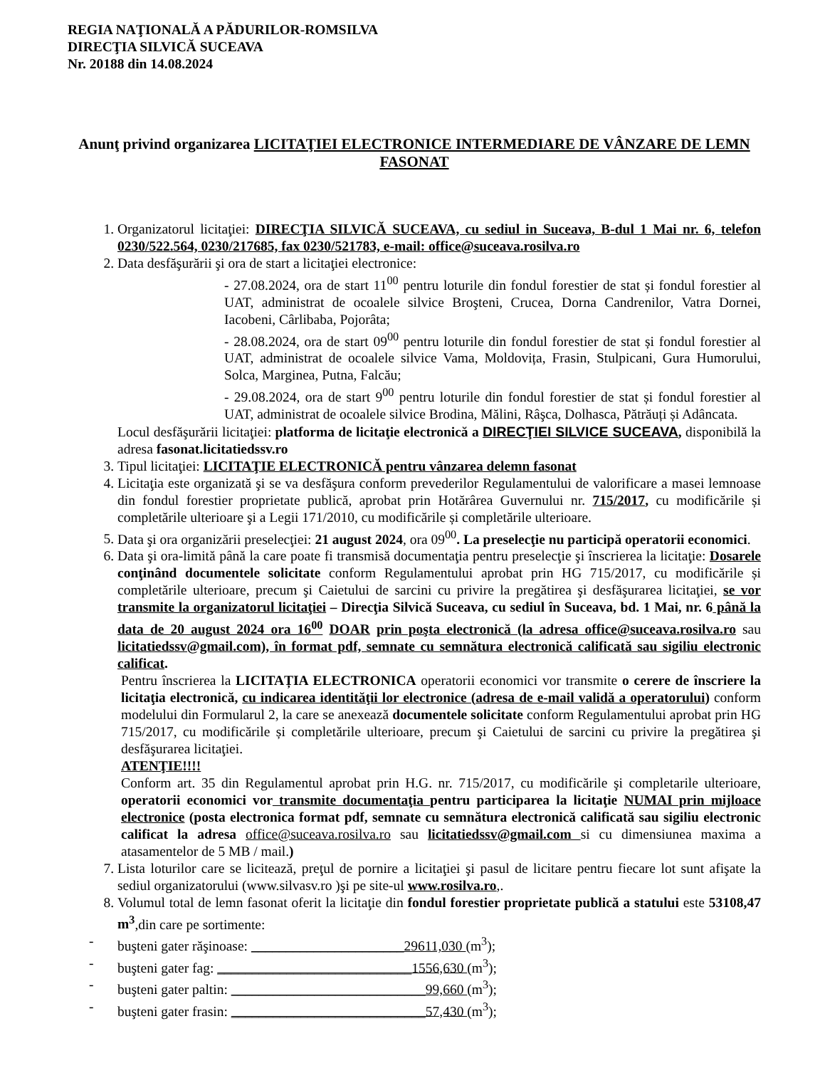REGIA NAŢIONALĂ A PĂDURILOR-ROMSILVA
DIRECŢIA SILVICĂ SUCEAVA
Nr. 20188 din 14.08.2024
Anunţ privind organizarea LICITAŢIEI ELECTRONICE INTERMEDIARE DE VÂNZARE DE LEMN FASONAT
1. Organizatorul licitaţiei: DIRECŢIA SILVICĂ SUCEAVA, cu sediul in Suceava, B-dul 1 Mai nr. 6, telefon 0230/522.564, 0230/217685, fax 0230/521783, e-mail: office@suceava.rosilva.ro
2. Data desfăşurării şi ora de start a licitaţiei electronice:
- 27.08.2024, ora de start 11<sup>00</sup> pentru loturile din fondul forestier de stat și fondul forestier al UAT, administrat de ocoalele silvice Broşteni, Crucea, Dorna Candrenilor, Vatra Dornei, Iacobeni, Cârlibaba, Pojorâta;
- 28.08.2024, ora de start 09<sup>00</sup> pentru loturile din fondul forestier de stat și fondul forestier al UAT, administrat de ocoalele silvice Vama, Moldovița, Frasin, Stulpicani, Gura Humorului, Solca, Marginea, Putna, Falcău;
- 29.08.2024, ora de start 9<sup>00</sup> pentru loturile din fondul forestier de stat și fondul forestier al UAT, administrat de ocoalele silvice Brodina, Mălini, Râşca, Dolhasca, Pătrăuți și Adâncata.
Locul desfăşurării licitaţiei: platforma de licitaţie electronică a DIRECŢIEI SILVICE SUCEAVA, disponibilă la adresa fasonat.licitatiedssv.ro
3. Tipul licitaţiei: LICITAŢIE ELECTRONICĂ pentru vânzarea delemn fasonat
4. Licitaţia este organizată şi se va desfăşura conform prevederilor Regulamentului de valorificare a masei lemnoase din fondul forestier proprietate publică, aprobat prin Hotărârea Guvernului nr. 715/2017, cu modificările și completările ulterioare şi a Legii 171/2010, cu modificările și completările ulterioare.
5. Data şi ora organizării preselecţiei: 21 august 2024, ora 09<sup>00</sup>. La preselecţie nu participă operatorii economici.
6. Data şi ora-limită până la care poate fi transmisă documentaţia pentru preselecţie şi înscrierea la licitaţie: Dosarele conţinând documentele solicitate conform Regulamentului aprobat prin HG 715/2017, cu modificările și completările ulterioare, precum şi Caietului de sarcini cu privire la pregătirea şi desfăşurarea licitaţiei, se vor transmite la organizatorul licitaţiei – Direcţia Silvică Suceava, cu sediul în Suceava, bd. 1 Mai, nr. 6 până la data de 20 august 2024 ora 16<sup>00</sup> DOAR prin poşta electronică (la adresa office@suceava.rosilva.ro sau licitatiedssv@gmail.com), în format pdf, semnate cu semnătura electronică calificată sau sigiliu electronic calificat.
Pentru înscrierea la LICITAȚIA ELECTRONICA operatorii economici vor transmite o cerere de înscriere la licitaţia electronică, cu indicarea identităţii lor electronice (adresa de e-mail validă a operatorului) conform modelului din Formularul 2, la care se anexează documentele solicitate conform Regulamentului aprobat prin HG 715/2017, cu modificările și completările ulterioare, precum şi Caietului de sarcini cu privire la pregătirea şi desfăşurarea licitaţiei.
ATENŢIE!!!!
Conform art. 35 din Regulamentul aprobat prin H.G. nr. 715/2017, cu modificările şi completarile ulterioare, operatorii economici vor transmite documentaţia pentru participarea la licitaţie NUMAI prin mijloace electronice (posta electronica format pdf, semnate cu semnătura electronică calificată sau sigiliu electronic calificat la adresa office@suceava.rosilva.ro sau licitatiedssv@gmail.com si cu dimensiunea maxima a atasamentelor de 5 MB / mail.)
7. Lista loturilor care se licitează, preţul de pornire a licitaţiei şi pasul de licitare pentru fiecare lot sunt afişate la sediul organizatorului (www.silvasv.ro )şi pe site-ul www.rosilva.ro,.
8. Volumul total de lemn fasonat oferit la licitaţie din fondul forestier proprietate publică a statului este 53108,47 m<sup>3</sup>,din care pe sortimente:
- buşteni gater răşinoase: ______________________29611,030 (m<sup>3</sup>);
- buşteni gater fag: ____________________________1556,630 (m<sup>3</sup>);
- buşteni gater paltin: ____________________________99,660 (m<sup>3</sup>);
- buşteni gater frasin: ____________________________57,430 (m<sup>3</sup>);